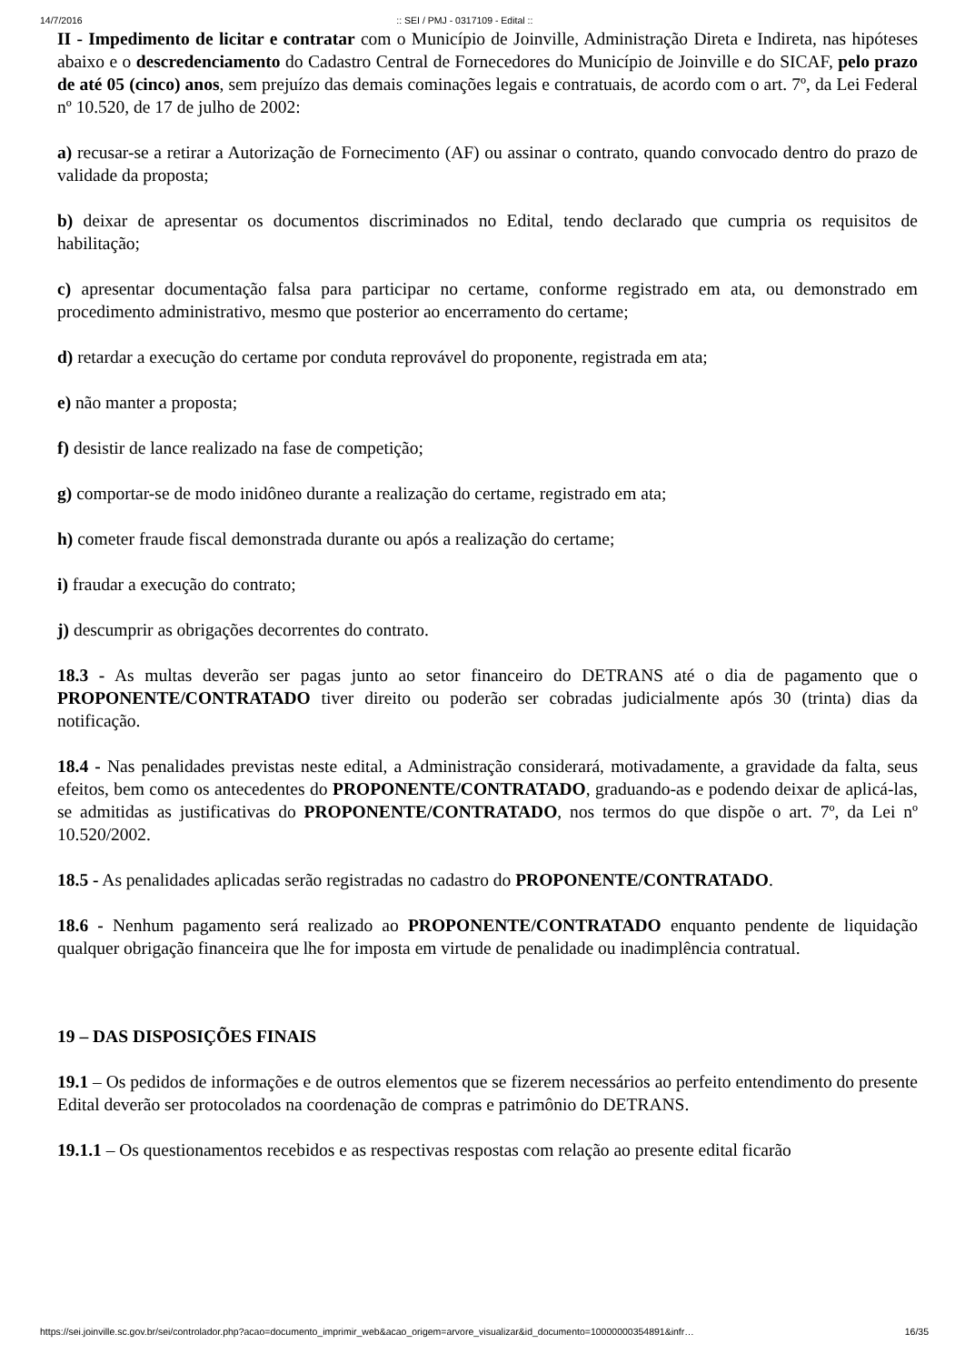14/7/2016:: SEI / PMJ - 0317109 - Edital ::
II - Impedimento de licitar e contratar com o Município de Joinville, Administração Direta e Indireta, nas hipóteses abaixo e o descredenciamento do Cadastro Central de Fornecedores do Município de Joinville e do SICAF, pelo prazo de até 05 (cinco) anos, sem prejuízo das demais cominações legais e contratuais, de acordo com o art. 7º, da Lei Federal nº 10.520, de 17 de julho de 2002:
a) recusar-se a retirar a Autorização de Fornecimento (AF) ou assinar o contrato, quando convocado dentro do prazo de validade da proposta;
b) deixar de apresentar os documentos discriminados no Edital, tendo declarado que cumpria os requisitos de habilitação;
c) apresentar documentação falsa para participar no certame, conforme registrado em ata, ou demonstrado em procedimento administrativo, mesmo que posterior ao encerramento do certame;
d) retardar a execução do certame por conduta reprovável do proponente, registrada em ata;
e) não manter a proposta;
f) desistir de lance realizado na fase de competição;
g) comportar-se de modo inidôneo durante a realização do certame, registrado em ata;
h) cometer fraude fiscal demonstrada durante ou após a realização do certame;
i) fraudar a execução do contrato;
j) descumprir as obrigações decorrentes do contrato.
18.3 - As multas deverão ser pagas junto ao setor financeiro do DETRANS até o dia de pagamento que o PROPONENTE/CONTRATADO tiver direito ou poderão ser cobradas judicialmente após 30 (trinta) dias da notificação.
18.4 - Nas penalidades previstas neste edital, a Administração considerará, motivadamente, a gravidade da falta, seus efeitos, bem como os antecedentes do PROPONENTE/CONTRATADO, graduando-as e podendo deixar de aplicá-las, se admitidas as justificativas do PROPONENTE/CONTRATADO, nos termos do que dispõe o art. 7º, da Lei nº 10.520/2002.
18.5 - As penalidades aplicadas serão registradas no cadastro do PROPONENTE/CONTRATADO.
18.6 - Nenhum pagamento será realizado ao PROPONENTE/CONTRATADO enquanto pendente de liquidação qualquer obrigação financeira que lhe for imposta em virtude de penalidade ou inadimplência contratual.
19 – DAS DISPOSIÇÕES FINAIS
19.1 – Os pedidos de informações e de outros elementos que se fizerem necessários ao perfeito entendimento do presente Edital deverão ser protocolados na coordenação de compras e patrimônio do DETRANS.
19.1.1 – Os questionamentos recebidos e as respectivas respostas com relação ao presente edital ficarão
https://sei.joinville.sc.gov.br/sei/controlador.php?acao=documento_imprimir_web&acao_origem=arvore_visualizar&id_documento=10000000354891&infr… 16/35